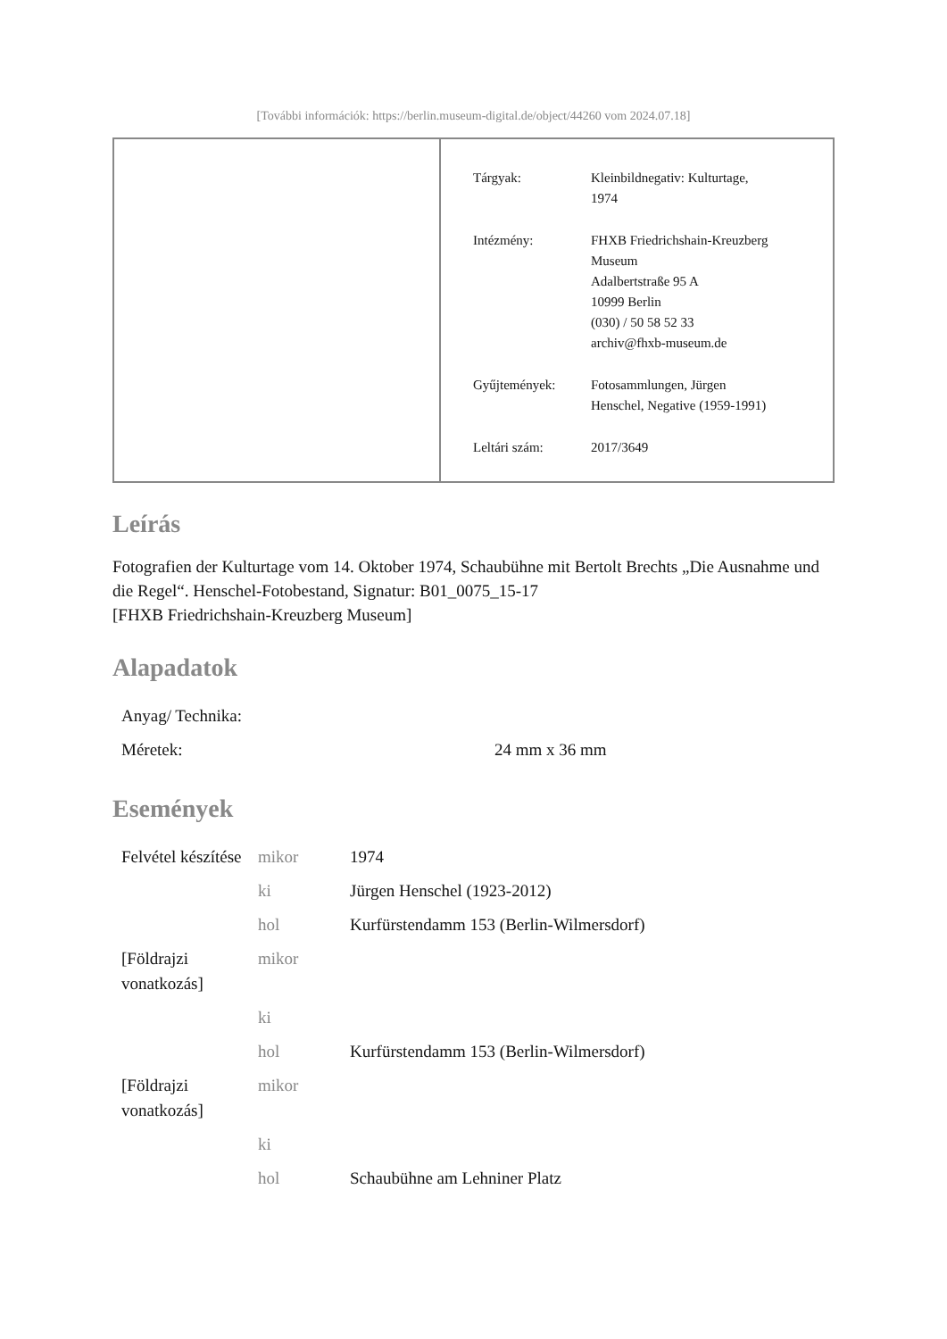[További információk: https://berlin.museum-digital.de/object/44260 vom 2024.07.18]
| Tárgyak: | Kleinbildnegativ: Kulturtage, 1974 |
| Intézmény: | FHXB Friedrichshain-Kreuzberg Museum Adalbertstraße 95 A 10999 Berlin (030) / 50 58 52 33 archiv@fhxb-museum.de |
| Gyűjtemények: | Fotosammlungen, Jürgen Henschel, Negative (1959-1991) |
| Leltári szám: | 2017/3649 |
Leírás
Fotografien der Kulturtage vom 14. Oktober 1974, Schaubühne mit Bertolt Brechts „Die Ausnahme und die Regel“. Henschel-Fotobestand, Signatur: B01_0075_15-17
[FHXB Friedrichshain-Kreuzberg Museum]
Alapadatok
| Anyag/ Technika: | |
| Méretek: | 24 mm x 36 mm |
Események
| Felvétel készítése | mikor | 1974 |
| | ki | Jürgen Henschel (1923-2012) |
| | hol | Kurfürstendamm 153 (Berlin-Wilmersdorf) |
| [Földrajzi vonatkozás] | mikor | |
| | ki | |
| | hol | Kurfürstendamm 153 (Berlin-Wilmersdorf) |
| [Földrajzi vonatkozás] | mikor | |
| | ki | |
| | hol | Schaubühne am Lehniner Platz |